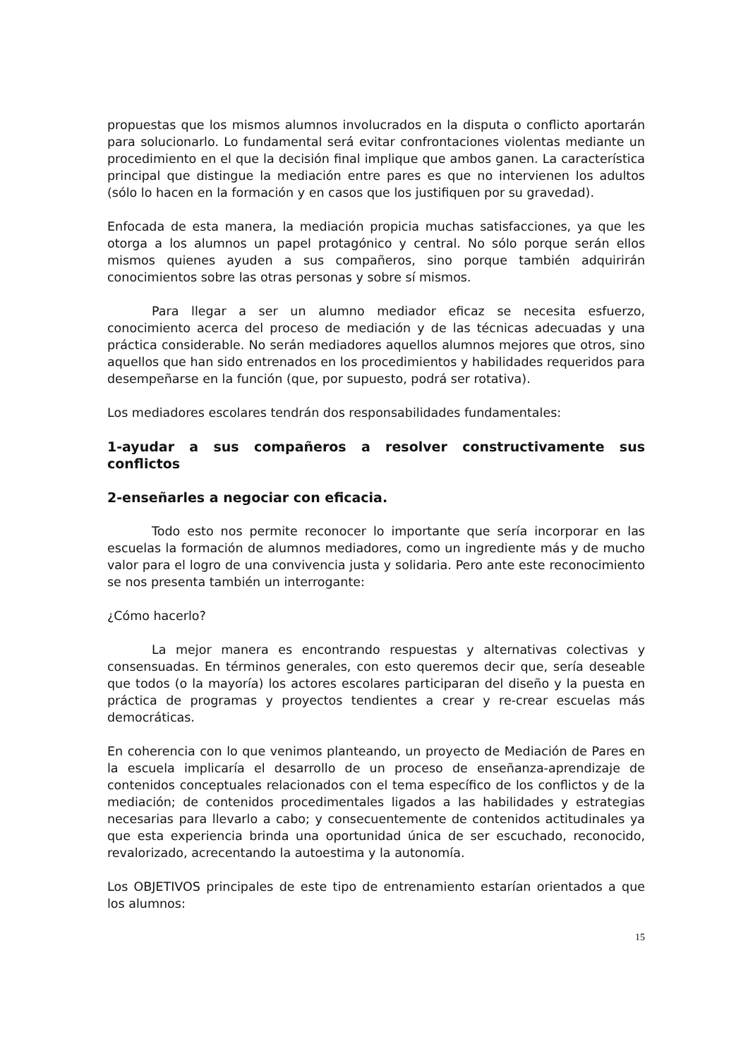propuestas que los mismos alumnos involucrados en la disputa o conflicto aportarán para solucionarlo. Lo fundamental será evitar confrontaciones violentas mediante un procedimiento en el que la decisión final implique que ambos ganen. La característica principal que distingue la mediación entre pares es que no intervienen los adultos (sólo lo hacen en la formación y en casos que los justifiquen por su gravedad).
Enfocada de esta manera, la mediación propicia muchas satisfacciones, ya que les otorga a los alumnos un papel protagónico y central. No sólo porque serán ellos mismos quienes ayuden a sus compañeros, sino porque también adquirirán conocimientos sobre las otras personas y sobre sí mismos.
Para llegar a ser un alumno mediador eficaz se necesita esfuerzo, conocimiento acerca del proceso de mediación y de las técnicas adecuadas y una práctica considerable. No serán mediadores aquellos alumnos mejores que otros, sino aquellos que han sido entrenados en los procedimientos y habilidades requeridos para desempeñarse en la función (que, por supuesto, podrá ser rotativa).
Los mediadores escolares tendrán dos responsabilidades fundamentales:
1-ayudar a sus compañeros a resolver constructivamente sus conflictos
2-enseñarles a negociar con eficacia.
Todo esto nos permite reconocer lo importante que sería incorporar en las escuelas la formación de alumnos mediadores, como un ingrediente más y de mucho valor para el logro de una convivencia justa y solidaria. Pero ante este reconocimiento se nos presenta también un interrogante:
¿Cómo hacerlo?
La mejor manera es encontrando respuestas y alternativas colectivas y consensuadas. En términos generales, con esto queremos decir que, sería deseable que todos (o la mayoría) los actores escolares participaran del diseño y la puesta en práctica de programas y proyectos tendientes a crear y re-crear escuelas más democráticas.
En coherencia con lo que venimos planteando, un proyecto de Mediación de Pares en la escuela implicaría el desarrollo de un proceso de enseñanza-aprendizaje de contenidos conceptuales relacionados con el tema específico de los conflictos y de la mediación; de contenidos procedimentales ligados a las habilidades y estrategias necesarias para llevarlo a cabo; y consecuentemente de contenidos actitudinales ya que esta experiencia brinda una oportunidad única de ser escuchado, reconocido, revalorizado, acrecentando la autoestima y la autonomía.
Los OBJETIVOS principales de este tipo de entrenamiento estarían orientados a que los alumnos:
15